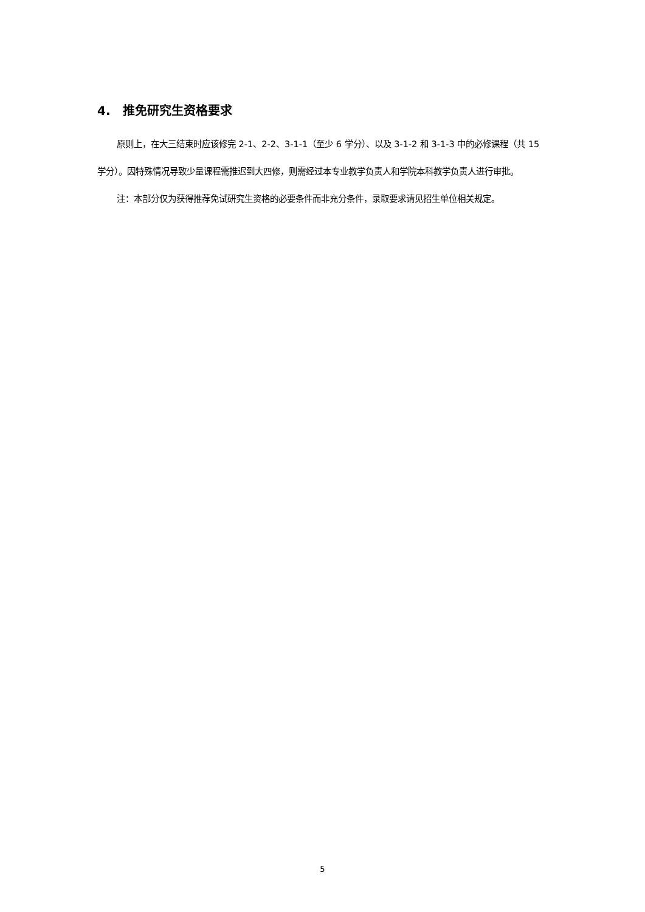4. 推免研究生资格要求
原则上，在大三结束时应该修完 2-1、2-2、3-1-1（至少 6 学分）、以及 3-1-2 和 3-1-3 中的必修课程（共 15 学分）。因特殊情况导致少量课程需推迟到大四修，则需经过本专业教学负责人和学院本科教学负责人进行审批。
注：本部分仅为获得推荐免试研究生资格的必要条件而非充分条件，录取要求请见招生单位相关规定。
5